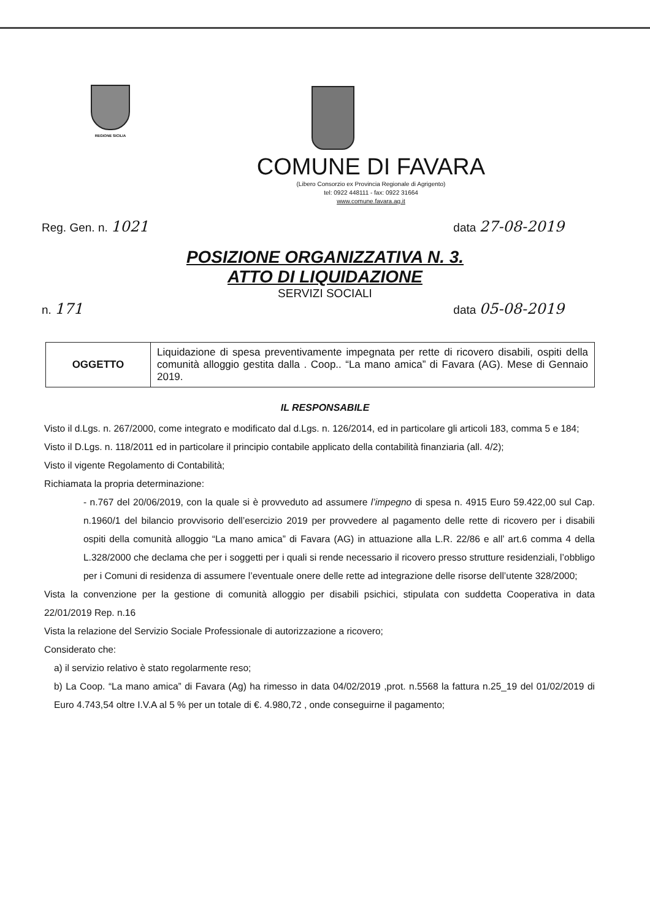REGIONE SICILIA
COMUNE DI FAVARA
(Libero Consorzio ex Provincia Regionale di Agrigento)
tel: 0922 448111 - fax: 0922 31664
www.comune.favara.ag.it
Reg. Gen. n. 1021 data 27-08-2019
POSIZIONE ORGANIZZATIVA N. 3.
ATTO DI LIQUIDAZIONE
SERVIZI SOCIALI
n. 171 data 05-08-2019
| OGGETTO | Liquidazione di spesa preventivamente impegnata per rette di ricovero disabili, ospiti della comunità alloggio gestita dalla . Coop.. “La mano amica” di Favara (AG). Mese di Gennaio 2019. |
IL RESPONSABILE
Visto il d.Lgs. n. 267/2000, come integrato e modificato dal d.Lgs. n. 126/2014, ed in particolare gli articoli 183, comma 5 e 184;
Visto il D.Lgs. n. 118/2011 ed in particolare il principio contabile applicato della contabilità finanziaria (all. 4/2);
Visto il vigente Regolamento di Contabilità;
Richiamata la propria determinazione:
- n.767 del 20/06/2019, con la quale si è provveduto ad assumere l’impegno di spesa n. 4915 Euro 59.422,00 sul Cap. n.1960/1 del bilancio provvisorio dell’esercizio 2019 per provvedere al pagamento delle rette di ricovero per i disabili ospiti della comunità alloggio “La mano amica” di Favara (AG) in attuazione alla L.R. 22/86 e all’ art.6 comma 4 della L.328/2000 che declama che per i soggetti per i quali si rende necessario il ricovero presso strutture residenziali, l’obbligo per i Comuni di residenza di assumere l’eventuale onere delle rette ad integrazione delle risorse dell’utente 328/2000;
Vista la convenzione per la gestione di comunità alloggio per disabili psichici, stipulata con suddetta Cooperativa in data 22/01/2019 Rep. n.16
Vista la relazione del Servizio Sociale Professionale di autorizzazione a ricovero;
Considerato che:
a) il servizio relativo è stato regolarmente reso;
b) La Coop. “La mano amica” di Favara (Ag) ha rimesso in data 04/02/2019 ,prot. n.5568 la fattura n.25_19 del 01/02/2019 di Euro 4.743,54 oltre I.V.A al 5 % per un totale di €. 4.980,72 , onde conseguirne il pagamento;